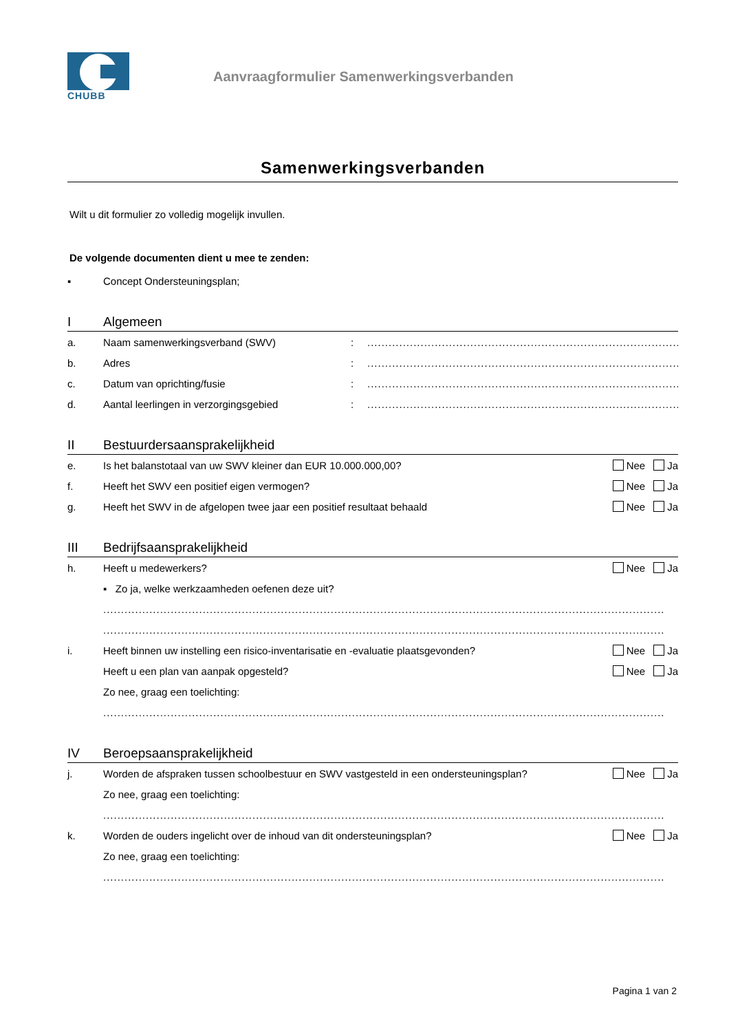CHUBB
Aanvraagformulier Samenwerkingsverbanden
Samenwerkingsverbanden
Wilt u dit formulier zo volledig mogelijk invullen.
De volgende documenten dient u mee te zenden:
▪ Concept Ondersteuningsplan;
I Algemeen
a. Naam samenwerkingsverband (SWV):....................................................................................................
b. Adres:....................................................................................................
c. Datum van oprichting/fusie:....................................................................................................
d. Aantal leerlingen in verzorgingsgebied:....................................................................................................
II Bestuurdersaansprakelijkheid
e. Is het balanstotaal van uw SWV kleiner dan EUR 10.000.000,00? Nee Ja
f. Heeft het SWV een positief eigen vermogen? Nee Ja
g. Heeft het SWV in de afgelopen twee jaar een positief resultaat behaald Nee Ja
III Bedrijfsaansprakelijkheid
h. Heeft u medewerkers? Nee Ja
▪ Zo ja, welke werkzaamheden oefenen deze uit?
..............................................................................................................................................................
..............................................................................................................................................................
i. Heeft binnen uw instelling een risico-inventarisatie en -evaluatie plaatsgevonden? Nee Ja
Heeft u een plan van aanpak opgesteld? Nee Ja
Zo nee, graag een toelichting:
..............................................................................................................................................................
IV Beroepsaansprakelijkheid
j. Worden de afspraken tussen schoolbestuur en SWV vastgesteld in een ondersteuningsplan? Nee Ja
Zo nee, graag een toelichting:
..............................................................................................................................................................
k. Worden de ouders ingelicht over de inhoud van dit ondersteuningsplan? Nee Ja
Zo nee, graag een toelichting:
..............................................................................................................................................................
Pagina 1 van 2